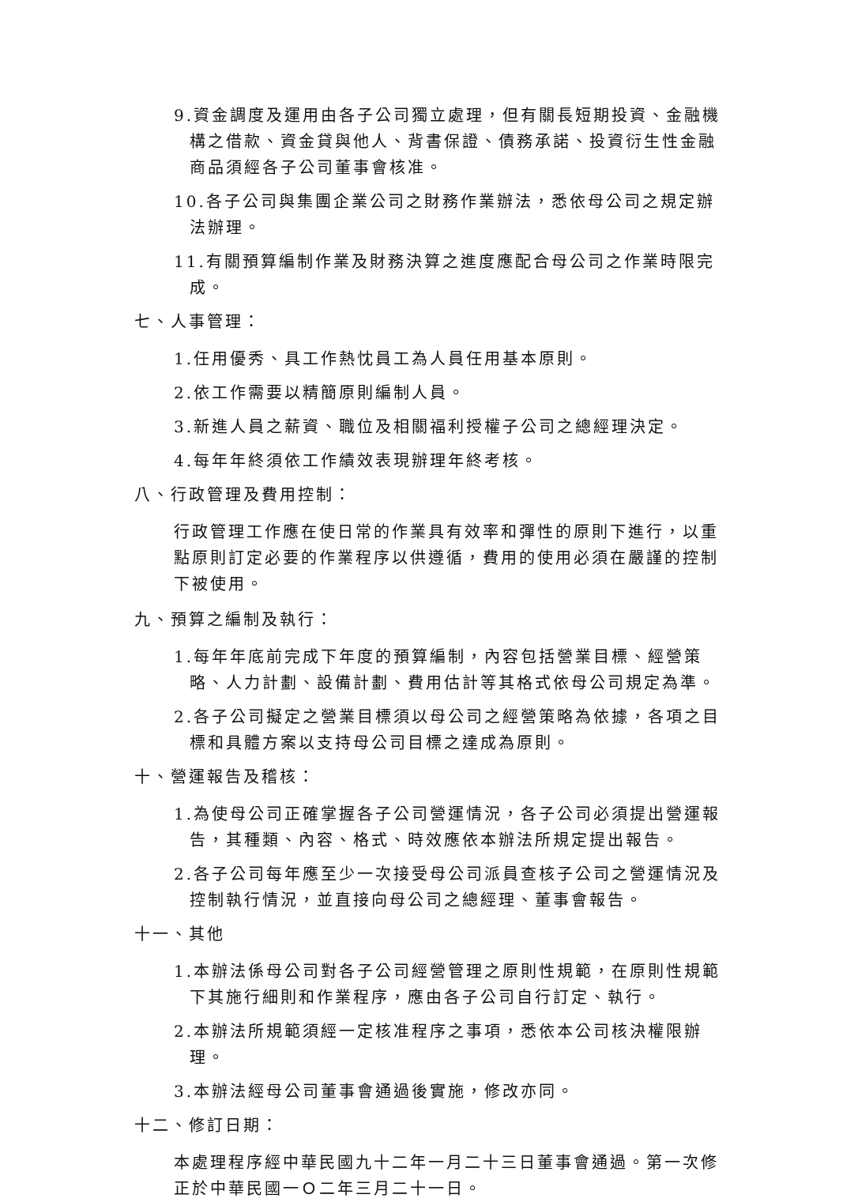9.資金調度及運用由各子公司獨立處理，但有關長短期投資、金融機構之借款、資金貸與他人、背書保證、債務承諾、投資衍生性金融商品須經各子公司董事會核准。
10.各子公司與集團企業公司之財務作業辦法，悉依母公司之規定辦法辦理。
11.有關預算編制作業及財務決算之進度應配合母公司之作業時限完成。
七、人事管理：
1.任用優秀、具工作熱忱員工為人員任用基本原則。
2.依工作需要以精簡原則編制人員。
3.新進人員之薪資、職位及相關福利授權子公司之總經理決定。
4.每年年終須依工作績效表現辦理年終考核。
八、行政管理及費用控制：
行政管理工作應在使日常的作業具有效率和彈性的原則下進行，以重點原則訂定必要的作業程序以供遵循，費用的使用必須在嚴謹的控制下被使用。
九、預算之編制及執行：
1.每年年底前完成下年度的預算編制，內容包括營業目標、經營策略、人力計劃、設備計劃、費用估計等其格式依母公司規定為準。
2.各子公司擬定之營業目標須以母公司之經營策略為依據，各項之目標和具體方案以支持母公司目標之達成為原則。
十、營運報告及稽核：
1.為使母公司正確掌握各子公司營運情況，各子公司必須提出營運報告，其種類、內容、格式、時效應依本辦法所規定提出報告。
2.各子公司每年應至少一次接受母公司派員查核子公司之營運情況及控制執行情況，並直接向母公司之總經理、董事會報告。
十一、其他
1.本辦法係母公司對各子公司經營管理之原則性規範，在原則性規範下其施行細則和作業程序，應由各子公司自行訂定、執行。
2.本辦法所規範須經一定核准程序之事項，悉依本公司核決權限辦理。
3.本辦法經母公司董事會通過後實施，修改亦同。
十二、修訂日期：
本處理程序經中華民國九十二年一月二十三日董事會通過。第一次修正於中華民國一Ｏ二年三月二十一日。